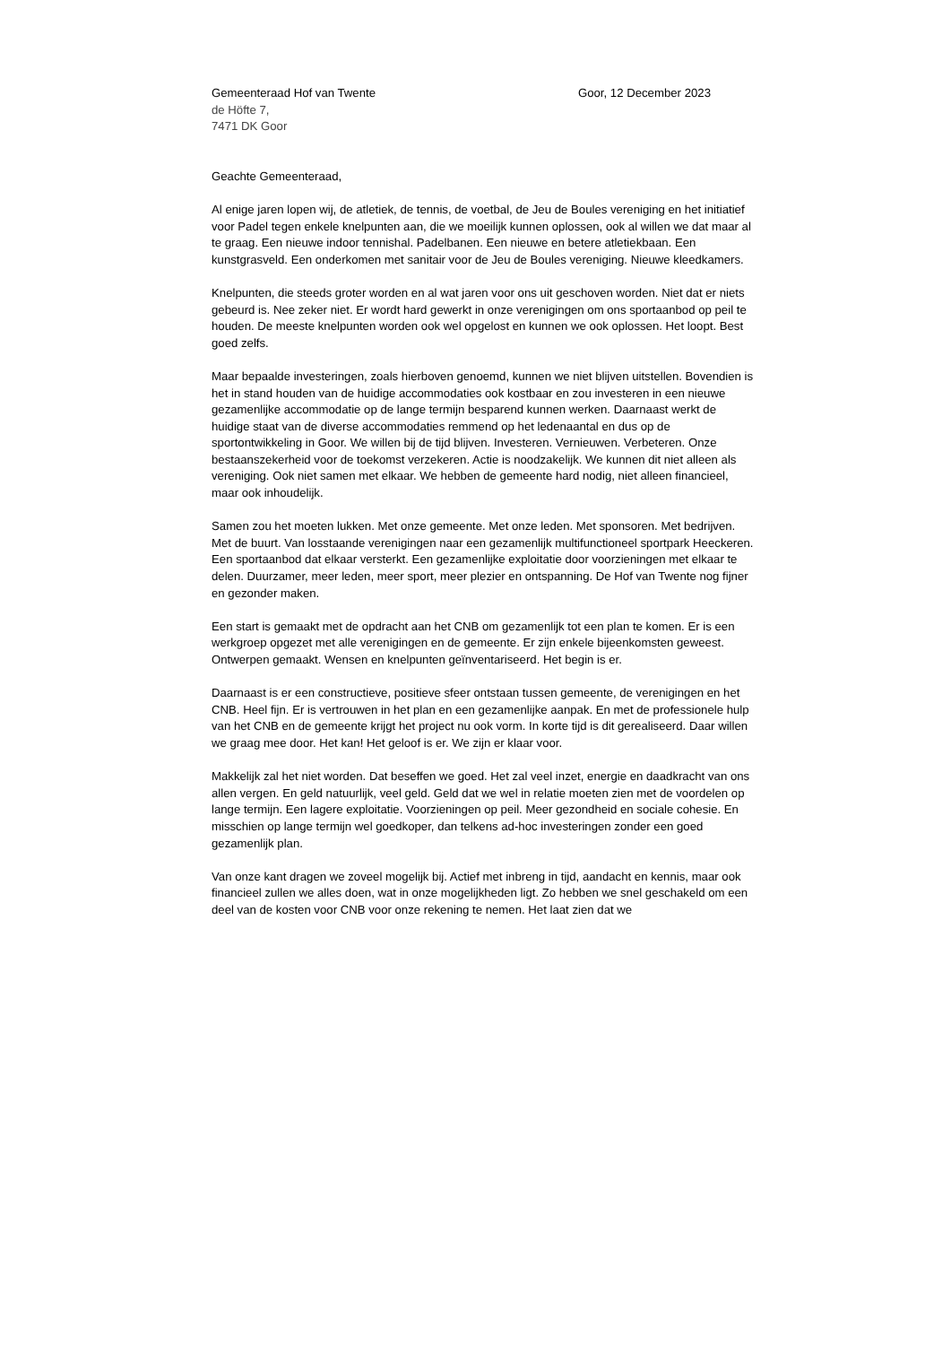Gemeenteraad Hof van Twente Goor, 12 December 2023
de Höfte 7,
7471 DK Goor
Geachte Gemeenteraad,
Al enige jaren lopen wij, de atletiek, de tennis, de voetbal, de Jeu de Boules vereniging en het initiatief voor Padel tegen enkele knelpunten aan, die we moeilijk kunnen oplossen, ook al willen we dat maar al te graag. Een nieuwe indoor tennishal. Padelbanen. Een nieuwe en betere atletiekbaan. Een kunstgrasveld. Een onderkomen met sanitair voor de Jeu de Boules vereniging. Nieuwe kleedkamers.
Knelpunten, die steeds groter worden en al wat jaren voor ons uit geschoven worden. Niet dat er niets gebeurd is. Nee zeker niet. Er wordt hard gewerkt in onze verenigingen om ons sportaanbod op peil te houden. De meeste knelpunten worden ook wel opgelost en kunnen we ook oplossen. Het loopt. Best goed zelfs.
Maar bepaalde investeringen, zoals hierboven genoemd, kunnen we niet blijven uitstellen. Bovendien is het in stand houden van de huidige accommodaties ook kostbaar en zou investeren in een nieuwe gezamenlijke accommodatie op de lange termijn besparend kunnen werken. Daarnaast werkt de huidige staat van de diverse accommodaties remmend op het ledenaantal en dus op de sportontwikkeling in Goor. We willen bij de tijd blijven. Investeren. Vernieuwen. Verbeteren. Onze bestaanszekerheid voor de toekomst verzekeren. Actie is noodzakelijk. We kunnen dit niet alleen als vereniging. Ook niet samen met elkaar. We hebben de gemeente hard nodig, niet alleen financieel, maar ook inhoudelijk.
Samen zou het moeten lukken. Met onze gemeente. Met onze leden. Met sponsoren. Met bedrijven. Met de buurt. Van losstaande verenigingen naar een gezamenlijk multifunctioneel sportpark Heeckeren. Een sportaanbod dat elkaar versterkt. Een gezamenlijke exploitatie door voorzieningen met elkaar te delen. Duurzamer, meer leden, meer sport, meer plezier en ontspanning. De Hof van Twente nog fijner en gezonder maken.
Een start is gemaakt met de opdracht aan het CNB om gezamenlijk tot een plan te komen. Er is een werkgroep opgezet met alle verenigingen en de gemeente. Er zijn enkele bijeenkomsten geweest. Ontwerpen gemaakt. Wensen en knelpunten geïnventariseerd. Het begin is er.
Daarnaast is er een constructieve, positieve sfeer ontstaan tussen gemeente, de verenigingen en het CNB. Heel fijn. Er is vertrouwen in het plan en een gezamenlijke aanpak. En met de professionele hulp van het CNB en de gemeente krijgt het project nu ook vorm. In korte tijd is dit gerealiseerd. Daar willen we graag mee door. Het kan! Het geloof is er. We zijn er klaar voor.
Makkelijk zal het niet worden. Dat beseffen we goed. Het zal veel inzet, energie en daadkracht van ons allen vergen. En geld natuurlijk, veel geld. Geld dat we wel in relatie moeten zien met de voordelen op lange termijn. Een lagere exploitatie. Voorzieningen op peil. Meer gezondheid en sociale cohesie. En misschien op lange termijn wel goedkoper, dan telkens ad-hoc investeringen zonder een goed gezamenlijk plan.
Van onze kant dragen we zoveel mogelijk bij. Actief met inbreng in tijd, aandacht en kennis, maar ook financieel zullen we alles doen, wat in onze mogelijkheden ligt. Zo hebben we snel geschakeld om een deel van de kosten voor CNB voor onze rekening te nemen. Het laat zien dat we